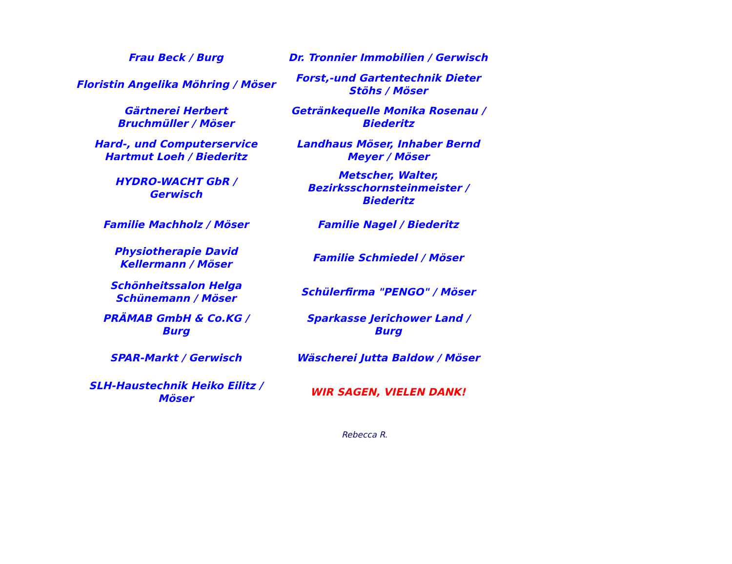| Frau Beck / Burg | Dr. Tronnier Immobilien / Gerwisch |
| Floristin Angelika Möhring / Möser | Forst,-und Gartentechnik Dieter Stöhs / Möser |
| Gärtnerei Herbert Bruchmüller / Möser | Getränkequelle Monika Rosenau / Biederitz |
| Hard-, und Computerservice Hartmut Loeh / Biederitz | Landhaus Möser, Inhaber Bernd Meyer / Möser |
| HYDRO-WACHT GbR / Gerwisch | Metscher, Walter, Bezirksschornsteinmeister / Biederitz |
| Familie Machholz / Möser | Familie Nagel / Biederitz |
| Physiotherapie David Kellermann / Möser | Familie Schmiedel / Möser |
| Schönheitssalon Helga Schünemann / Möser | Schülerfirma "PENGO" / Möser |
| PRÄMAB GmbH & Co.KG / Burg | Sparkasse Jerichower Land / Burg |
| SPAR-Markt / Gerwisch | Wäscherei Jutta Baldow / Möser |
| SLH-Haustechnik Heiko Eilitz / Möser | WIR SAGEN, VIELEN DANK! |
Rebecca R.